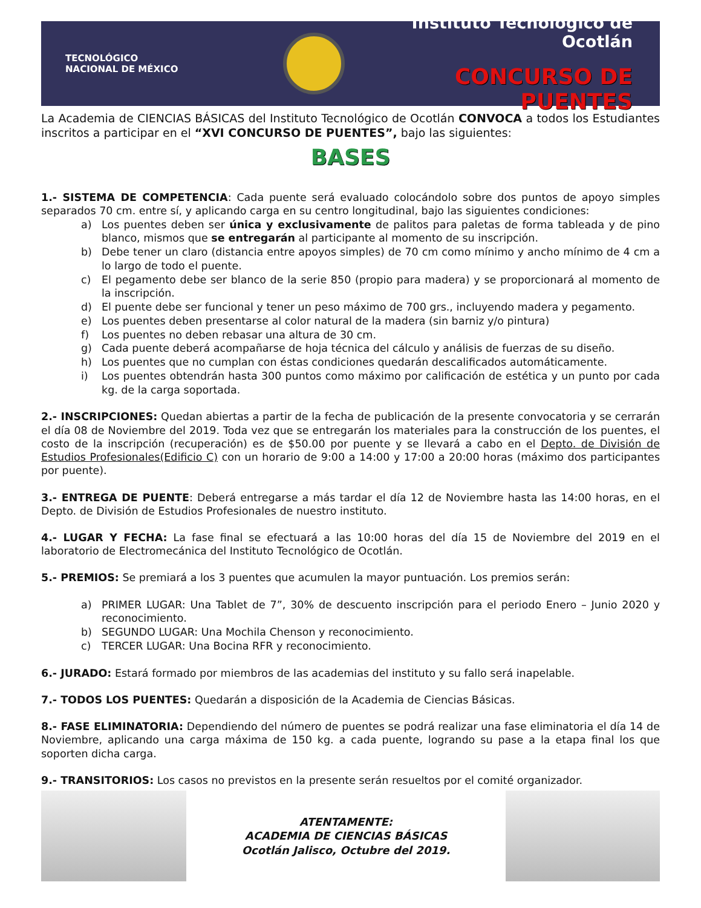TECNOLÓGICO
NACIONAL DE MÉXICO
Instituto Tecnológico de Ocotlán
CONCURSO DE PUENTES
La Academia de CIENCIAS BÁSICAS del Instituto Tecnológico de Ocotlán CONVOCA a todos los Estudiantes inscritos a participar en el “XVI CONCURSO DE PUENTES”, bajo las siguientes:
BASES
1.- SISTEMA DE COMPETENCIA: Cada puente será evaluado colocándolo sobre dos puntos de apoyo simples separados 70 cm. entre sí, y aplicando carga en su centro longitudinal, bajo las siguientes condiciones:
a) Los puentes deben ser única y exclusivamente de palitos para paletas de forma tableada y de pino blanco, mismos que se entregarán al participante al momento de su inscripción.
b) Debe tener un claro (distancia entre apoyos simples) de 70 cm como mínimo y ancho mínimo de 4 cm a lo largo de todo el puente.
c) El pegamento debe ser blanco de la serie 850 (propio para madera) y se proporcionará al momento de la inscripción.
d) El puente debe ser funcional y tener un peso máximo de 700 grs., incluyendo madera y pegamento.
e) Los puentes deben presentarse al color natural de la madera (sin barniz y/o pintura)
f) Los puentes no deben rebasar una altura de 30 cm.
g) Cada puente deberá acompañarse de hoja técnica del cálculo y análisis de fuerzas de su diseño.
h) Los puentes que no cumplan con éstas condiciones quedarán descalificados automáticamente.
i) Los puentes obtendrán hasta 300 puntos como máximo por calificación de estética y un punto por cada kg. de la carga soportada.
2.- INSCRIPCIONES: Quedan abiertas a partir de la fecha de publicación de la presente convocatoria y se cerrarán el día 08 de Noviembre del 2019. Toda vez que se entregarán los materiales para la construcción de los puentes, el costo de la inscripción (recuperación) es de $50.00 por puente y se llevará a cabo en el Depto. de División de Estudios Profesionales(Edificio C) con un horario de 9:00 a 14:00 y 17:00 a 20:00 horas (máximo dos participantes por puente).
3.- ENTREGA DE PUENTE: Deberá entregarse a más tardar el día 12 de Noviembre hasta las 14:00 horas, en el Depto. de División de Estudios Profesionales de nuestro instituto.
4.- LUGAR Y FECHA: La fase final se efectuará a las 10:00 horas del día 15 de Noviembre del 2019 en el laboratorio de Electromecánica del Instituto Tecnológico de Ocotlán.
5.- PREMIOS: Se premiará a los 3 puentes que acumulen la mayor puntuación. Los premios serán:
a) PRIMER LUGAR: Una Tablet de 7”, 30% de descuento inscripción para el periodo Enero – Junio 2020 y reconocimiento.
b) SEGUNDO LUGAR: Una Mochila Chenson y reconocimiento.
c) TERCER LUGAR: Una Bocina RFR y reconocimiento.
6.- JURADO: Estará formado por miembros de las academias del instituto y su fallo será inapelable.
7.- TODOS LOS PUENTES: Quedarán a disposición de la Academia de Ciencias Básicas.
8.- FASE ELIMINATORIA: Dependiendo del número de puentes se podrá realizar una fase eliminatoria el día 14 de Noviembre, aplicando una carga máxima de 150 kg. a cada puente, logrando su pase a la etapa final los que soporten dicha carga.
9.- TRANSITORIOS: Los casos no previstos en la presente serán resueltos por el comité organizador.
ATENTAMENTE:
ACADEMIA DE CIENCIAS BÁSICAS
Ocotlán Jalisco, Octubre del 2019.